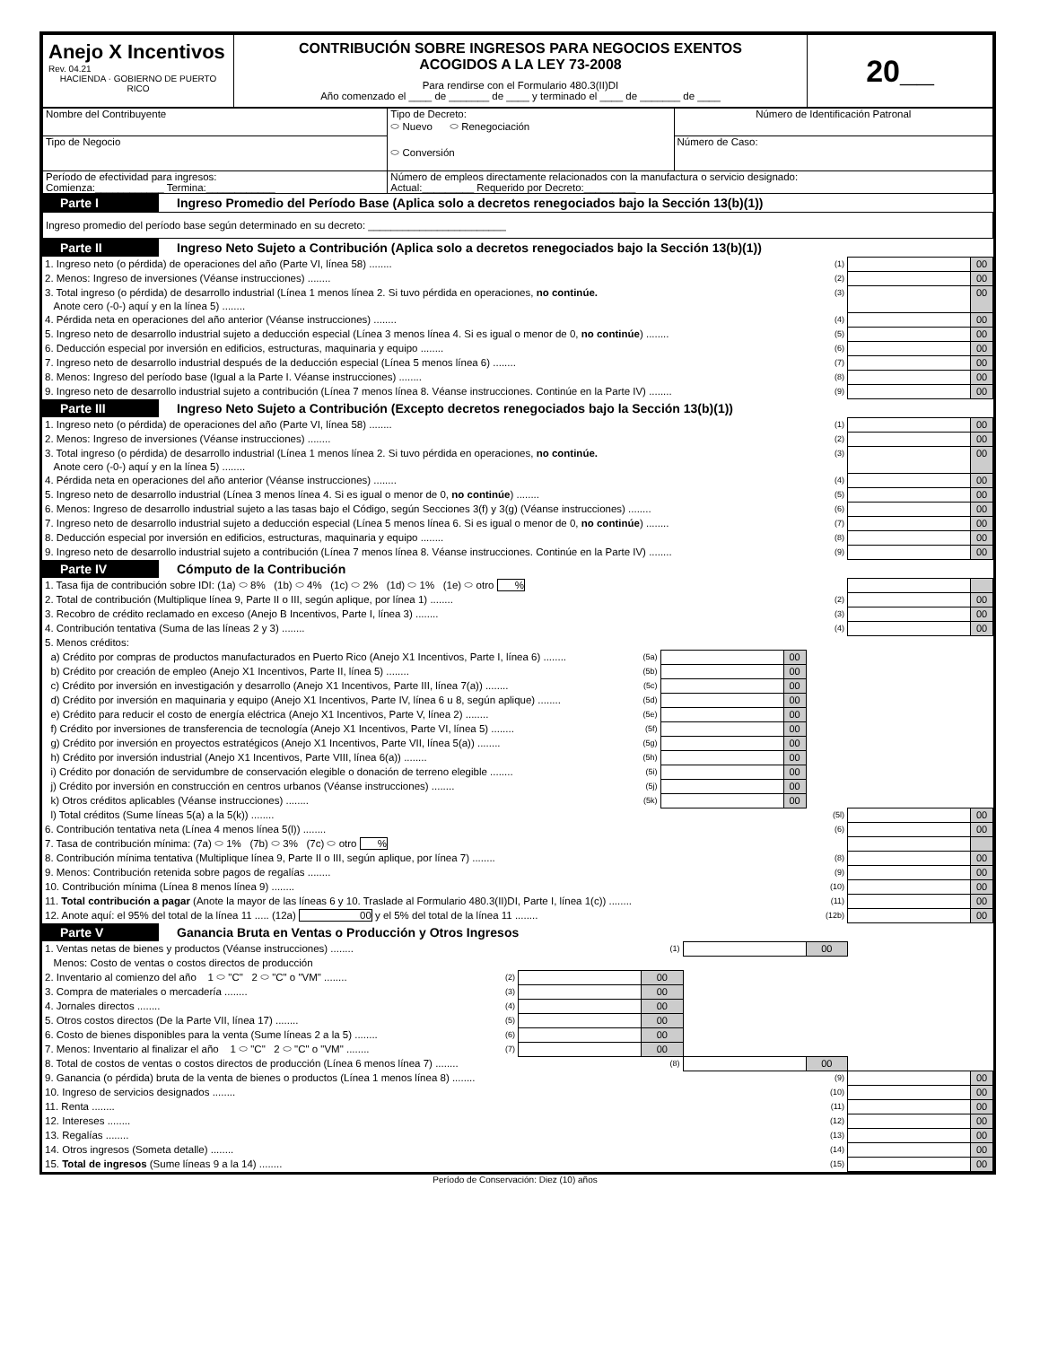| Anejo X Incentivos Rev. 04.21 HACIENDA · GOBIERNO DE PUERTO RICO | CONTRIBUCIÓN SOBRE INGRESOS PARA NEGOCIOS EXENTOS ACOGIDOS A LA LEY 73-2008 Para rendirse con el Formulario 480.3(II)DI Año comenzado el ____ de _______ de ____ y terminado el ____ de _______ de ____ | 20__ |
| Nombre del Contribuyente | Tipo de Decreto: ⬭ Nuevo ⬭ Renegociación ⬭ Conversión | Número de Identificación Patronal |
| Tipo de Negocio | | Número de Caso: |
| Período de efectividad para ingresos: Comienza:____________ Termina:____________ | Número de empleos directamente relacionados con la manufactura o servicio designado: Actual:_________ Requerido por Decreto:_________ | |
| Parte I | Ingreso Promedio del Período Base (Aplica solo a decretos renegociados bajo la Sección 13(b)(1)) |
Ingreso promedio del período base según determinado en su decreto: ________________________
| Parte II | Ingreso Neto Sujeto a Contribución (Aplica solo a decretos renegociados bajo la Sección 13(b)(1)) |
| 1. Ingreso neto (o pérdida) de operaciones del año (Parte VI, línea 58) ........ | (1) | | 00 |
| 2. Menos: Ingreso de inversiones (Véanse instrucciones) ........ | (2) | | 00 |
| 3. Total ingreso (o pérdida) de desarrollo industrial (Línea 1 menos línea 2. Si tuvo pérdida en operaciones, no continúe. Anote cero (-0-) aquí y en la línea 5) ........ | (3) | | 00 |
| 4. Pérdida neta en operaciones del año anterior (Véanse instrucciones) ........ | (4) | | 00 |
| 5. Ingreso neto de desarrollo industrial sujeto a deducción especial (Línea 3 menos línea 4. Si es igual o menor de 0, no continúe ) ........ | (5) | | 00 |
| 6. Deducción especial por inversión en edificios, estructuras, maquinaria y equipo ........ | (6) | | 00 |
| 7. Ingreso neto de desarrollo industrial después de la deducción especial (Línea 5 menos línea 6) ........ | (7) | | 00 |
| 8. Menos: Ingreso del período base (Igual a la Parte I. Véanse instrucciones) ........ | (8) | | 00 |
| 9. Ingreso neto de desarrollo industrial sujeto a contribución (Línea 7 menos línea 8. Véanse instrucciones. Continúe en la Parte IV) ........ | (9) | | 00 |
| Parte III | Ingreso Neto Sujeto a Contribución (Excepto decretos renegociados bajo la Sección 13(b)(1)) |
| 1. Ingreso neto (o pérdida) de operaciones del año (Parte VI, línea 58) ........ | (1) | | 00 |
| 2. Menos: Ingreso de inversiones (Véanse instrucciones) ........ | (2) | | 00 |
| 3. Total ingreso (o pérdida) de desarrollo industrial (Línea 1 menos línea 2. Si tuvo pérdida en operaciones, no continúe. Anote cero (-0-) aquí y en la línea 5) ........ | (3) | | 00 |
| 4. Pérdida neta en operaciones del año anterior (Véanse instrucciones) ........ | (4) | | 00 |
| 5. Ingreso neto de desarrollo industrial (Línea 3 menos línea 4. Si es igual o menor de 0, no continúe ) ........ | (5) | | 00 |
| 6. Menos: Ingreso de desarrollo industrial sujeto a las tasas bajo el Código, según Secciones 3(f) y 3(g) (Véanse instrucciones) ........ | (6) | | 00 |
| 7. Ingreso neto de desarrollo industrial sujeto a deducción especial (Línea 5 menos línea 6. Si es igual o menor de 0, no continúe ) ........ | (7) | | 00 |
| 8. Deducción especial por inversión en edificios, estructuras, maquinaria y equipo ........ | (8) | | 00 |
| 9. Ingreso neto de desarrollo industrial sujeto a contribución (Línea 7 menos línea 8. Véanse instrucciones. Continúe en la Parte IV) ........ | (9) | | 00 |
| Parte IV | Cómputo de la Contribución |
| 1. Tasa fija de contribución sobre IDI: (1a) ⬭ 8% (1b) ⬭ 4% (1c) ⬭ 2% (1d) ⬭ 1% (1e) ⬭ otro % | | | | | | |
| 2. Total de contribución (Multiplique línea 9, Parte II o III, según aplique, por línea 1) ........ | | | | (2) | | 00 |
| 3. Recobro de crédito reclamado en exceso (Anejo B Incentivos, Parte I, línea 3) ........ | | | | (3) | | 00 |
| 4. Contribución tentativa (Suma de las líneas 2 y 3) ........ | | | | (4) | | 00 |
| 5. Menos créditos: | | | | | | |
| a) Crédito por compras de productos manufacturados en Puerto Rico (Anejo X1 Incentivos, Parte I, línea 6) ........ | (5a) | | 00 | | | |
| b) Crédito por creación de empleo (Anejo X1 Incentivos, Parte II, línea 5) ........ | (5b) | | 00 | | | |
| c) Crédito por inversión en investigación y desarrollo (Anejo X1 Incentivos, Parte III, línea 7(a)) ........ | (5c) | | 00 | | | |
| d) Crédito por inversión en maquinaria y equipo (Anejo X1 Incentivos, Parte IV, línea 6 u 8, según aplique) ........ | (5d) | | 00 | | | |
| e) Crédito para reducir el costo de energía eléctrica (Anejo X1 Incentivos, Parte V, línea 2) ........ | (5e) | | 00 | | | |
| f) Crédito por inversiones de transferencia de tecnología (Anejo X1 Incentivos, Parte VI, línea 5) ........ | (5f) | | 00 | | | |
| g) Crédito por inversión en proyectos estratégicos (Anejo X1 Incentivos, Parte VII, línea 5(a)) ........ | (5g) | | 00 | | | |
| h) Crédito por inversión industrial (Anejo X1 Incentivos, Parte VIII, línea 6(a)) ........ | (5h) | | 00 | | | |
| i) Crédito por donación de servidumbre de conservación elegible o donación de terreno elegible ........ | (5i) | | 00 | | | |
| j) Crédito por inversión en construcción en centros urbanos (Véanse instrucciones) ........ | (5j) | | 00 | | | |
| k) Otros créditos aplicables (Véanse instrucciones) ........ | (5k) | | 00 | | | |
| l) Total créditos (Sume líneas 5(a) a la 5(k)) ........ | | | | (5l) | | 00 |
| 6. Contribución tentativa neta (Línea 4 menos línea 5(l)) ........ | | | | (6) | | 00 |
| 7. Tasa de contribución mínima: (7a) ⬭ 1% (7b) ⬭ 3% (7c) ⬭ otro % | | | | | | |
| 8. Contribución mínima tentativa (Multiplique línea 9, Parte II o III, según aplique, por línea 7) ........ | | | | (8) | | 00 |
| 9. Menos: Contribución retenida sobre pagos de regalías ........ | | | | (9) | | 00 |
| 10. Contribución mínima (Línea 8 menos línea 9) ........ | | | | (10) | | 00 |
| 11. Total contribución a pagar (Anote la mayor de las líneas 6 y 10. Traslade al Formulario 480.3(II)DI, Parte I, línea 1(c)) ........ | | | | (11) | | 00 |
| 12. Anote aquí: el 95% del total de la línea 11 ..... (12a) 00 y el 5% del total de la línea 11 ........ | | | | (12b) | | 00 |
| Parte V | Ganancia Bruta en Ventas o Producción y Otros Ingresos |
| 1. Ventas netas de bienes y productos (Véanse instrucciones) ........ | | | (1) | | 00 | | |
| Menos: Costo de ventas o costos directos de producción | | | | | | | |
| 2. Inventario al comienzo del año 1 ⬭ "C" 2 ⬭ "C" o "VM" ........ | (2) | | 00 | | | | |
| 3. Compra de materiales o mercadería ........ | (3) | | 00 | | | | |
| 4. Jornales directos ........ | (4) | | 00 | | | | |
| 5. Otros costos directos (De la Parte VII, línea 17) ........ | (5) | | 00 | | | | |
| 6. Costo de bienes disponibles para la venta (Sume líneas 2 a la 5) ........ | (6) | | 00 | | | | |
| 7. Menos: Inventario al finalizar el año 1 ⬭ "C" 2 ⬭ "C" o "VM" ........ | (7) | | 00 | | | | |
| 8. Total de costos de ventas o costos directos de producción (Línea 6 menos línea 7) ........ | | | (8) | | 00 | | |
| 9. Ganancia (o pérdida) bruta de la venta de bienes o productos (Línea 1 menos línea 8) ........ | | | | | (9) | | 00 |
| 10. Ingreso de servicios designados ........ | | | | | (10) | | 00 |
| 11. Renta ........ | | | | | (11) | | 00 |
| 12. Intereses ........ | | | | | (12) | | 00 |
| 13. Regalías ........ | | | | | (13) | | 00 |
| 14. Otros ingresos (Someta detalle) ........ | | | | | (14) | | 00 |
| 15. Total de ingresos (Sume líneas 9 a la 14) ........ | | | | | (15) | | 00 |
Período de Conservación: Diez (10) años